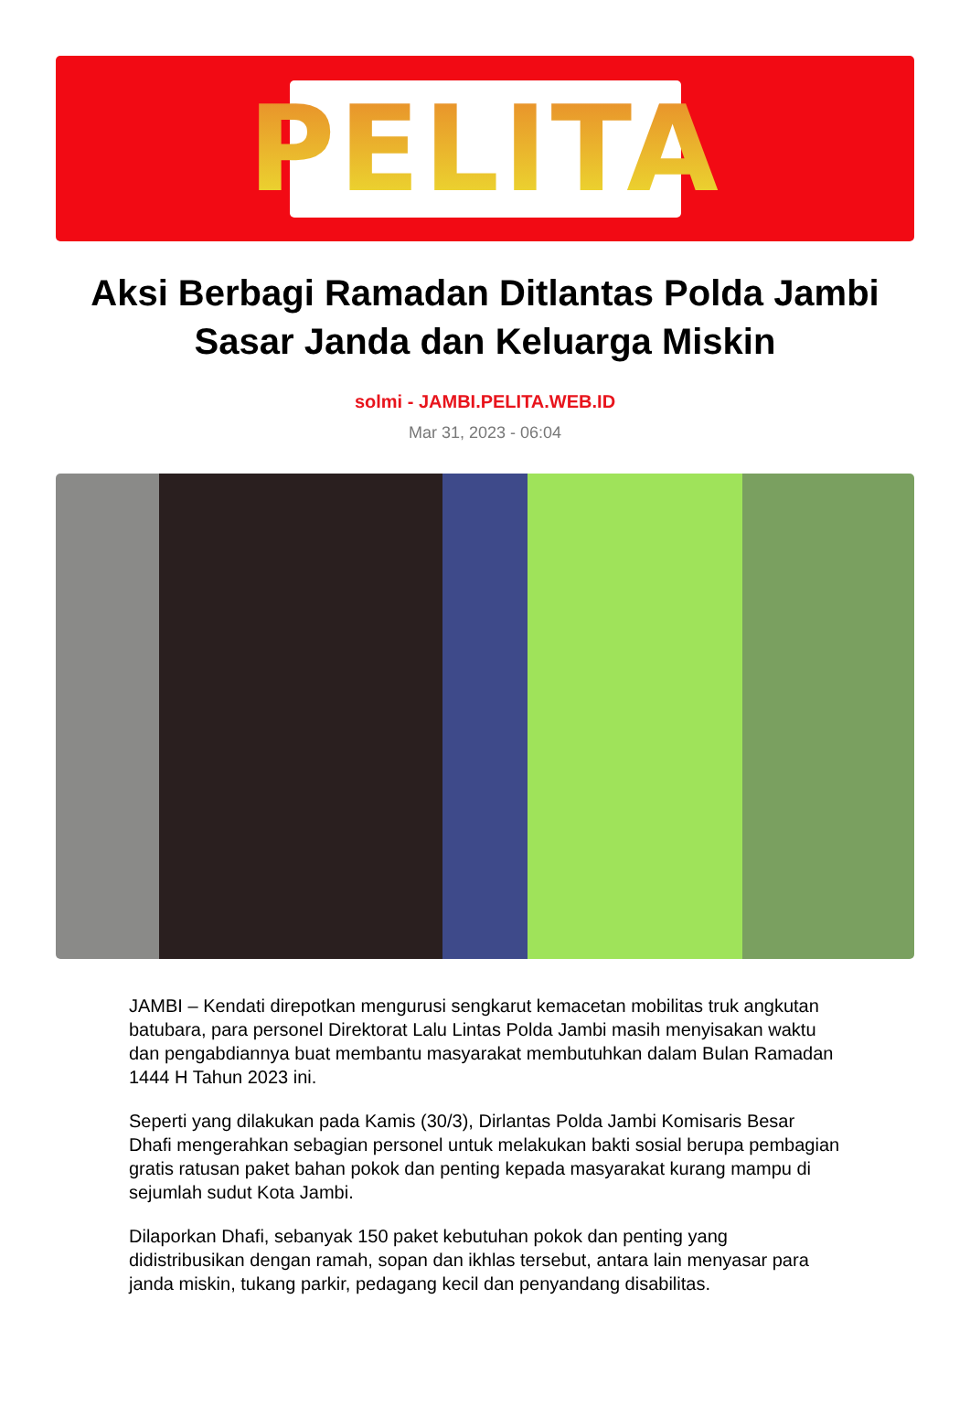PELITA
Aksi Berbagi Ramadan Ditlantas Polda Jambi Sasar Janda dan Keluarga Miskin
solmi - JAMBI.PELITA.WEB.ID
Mar 31, 2023 - 06:04
JAMBI – Kendati direpotkan mengurusi sengkarut kemacetan mobilitas truk angkutan batubara, para personel Direktorat Lalu Lintas Polda Jambi masih menyisakan waktu dan pengabdiannya buat membantu masyarakat membutuhkan dalam Bulan Ramadan 1444 H Tahun 2023 ini.
Seperti yang dilakukan pada Kamis (30/3), Dirlantas Polda Jambi Komisaris Besar Dhafi mengerahkan sebagian personel untuk melakukan bakti sosial berupa pembagian gratis ratusan paket bahan pokok dan penting kepada masyarakat kurang mampu di sejumlah sudut Kota Jambi.
Dilaporkan Dhafi, sebanyak 150 paket kebutuhan pokok dan penting yang didistribusikan dengan ramah, sopan dan ikhlas tersebut, antara lain menyasar para janda miskin, tukang parkir, pedagang kecil dan penyandang disabilitas.